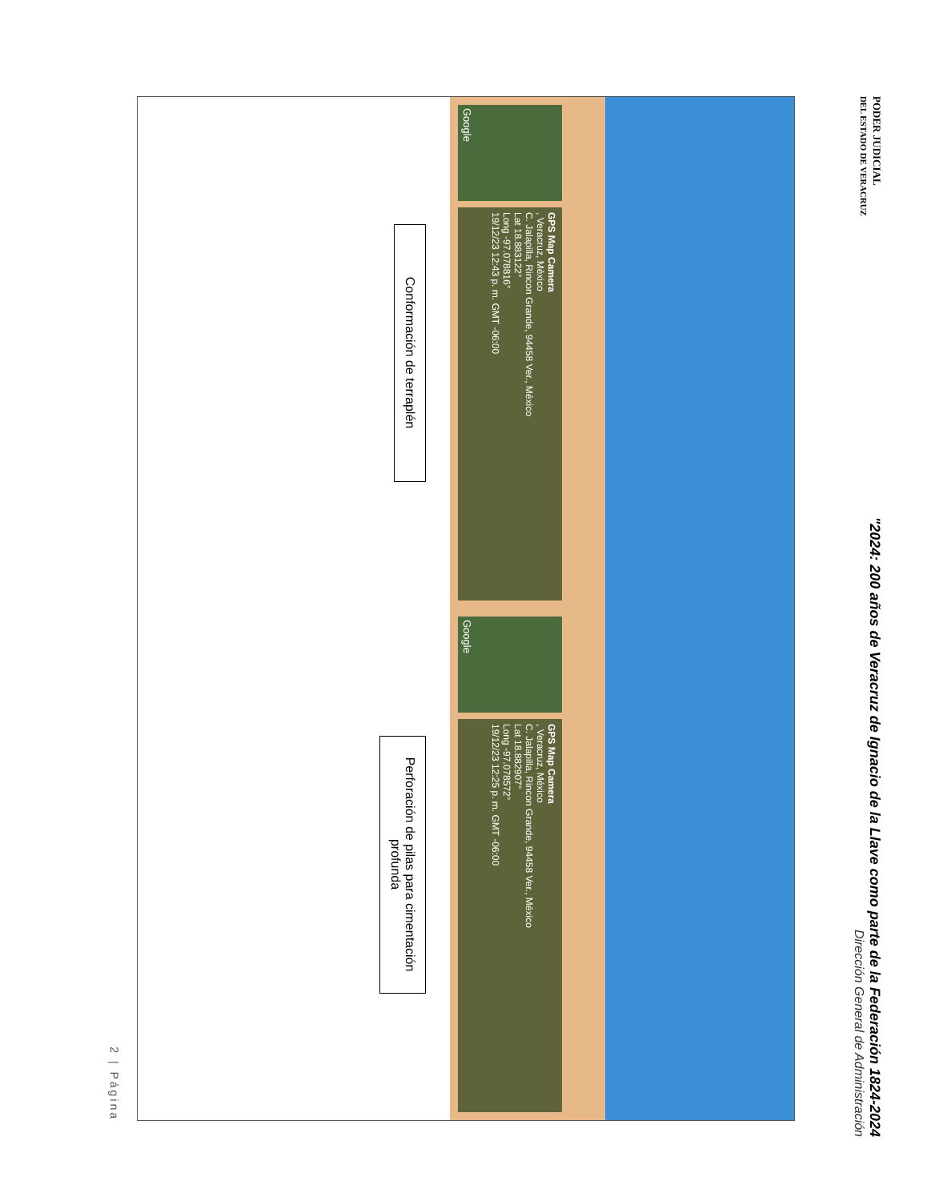PODER JUDICIAL
DEL ESTADO DE VERACRUZ
"2024: 200 años de Veracruz de Ignacio de la Llave como parte de la Federación 1824-2024
Dirección General de Administración
Google
GPS Map Camera
, Veracruz, México
C. Jalapilla, Rincon Grande, 94458 Ver., México
Lat 18.883122°
Long -97.078816°
19/12/23 12:43 p. m. GMT -06:00
Conformación de terraplén
Google
GPS Map Camera
, Veracruz, México
C. Jalapilla, Rincon Grande, 94458 Ver., México
Lat 18.882907°
Long -97.078572°
19/12/23 12:25 p. m. GMT -06:00
Perforación de pilas para cimentación profunda
2 | Página